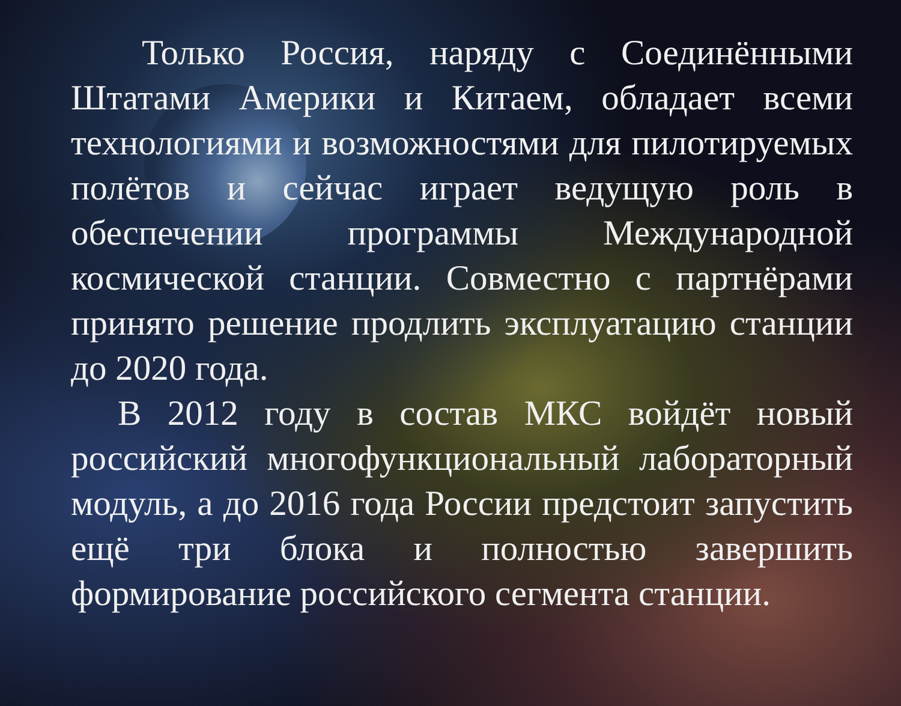Только Россия, наряду с Соединёнными Штатами Америки и Китаем, обладает всеми технологиями и возможностями для пилотируемых полётов и сейчас играет ведущую роль в обеспечении программы Международной космической станции. Совместно с партнёрами принято решение продлить эксплуатацию станции до 2020 года.
В 2012 году в состав МКС войдёт новый российский многофункциональный лабораторный модуль, а до 2016 года России предстоит запустить ещё три блока и полностью завершить формирование российского сегмента станции.